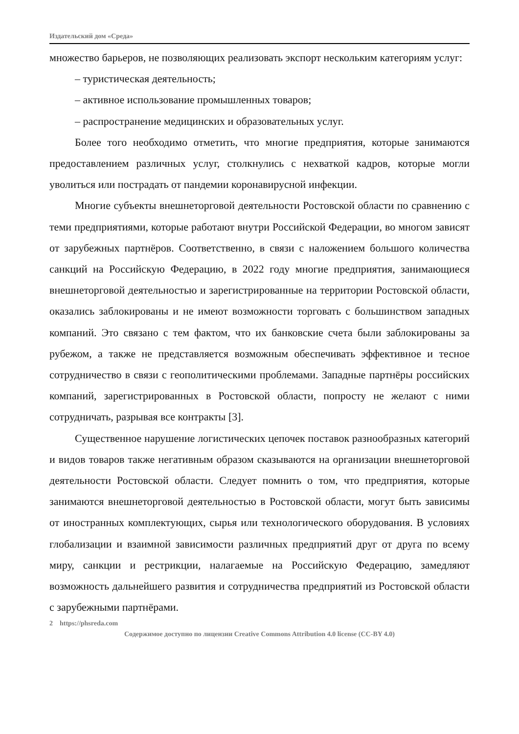Издательский дом «Среда»
множество барьеров, не позволяющих реализовать экспорт нескольким категориям услуг:
– туристическая деятельность;
– активное использование промышленных товаров;
– распространение медицинских и образовательных услуг.
Более того необходимо отметить, что многие предприятия, которые занимаются предоставлением различных услуг, столкнулись с нехваткой кадров, которые могли уволиться или пострадать от пандемии коронавирусной инфекции.
Многие субъекты внешнеторговой деятельности Ростовской области по сравнению с теми предприятиями, которые работают внутри Российской Федерации, во многом зависят от зарубежных партнёров. Соответственно, в связи с наложением большого количества санкций на Российскую Федерацию, в 2022 году многие предприятия, занимающиеся внешнеторговой деятельностью и зарегистрированные на территории Ростовской области, оказались заблокированы и не имеют возможности торговать с большинством западных компаний. Это связано с тем фактом, что их банковские счета были заблокированы за рубежом, а также не представляется возможным обеспечивать эффективное и тесное сотрудничество в связи с геополитическими проблемами. Западные партнёры российских компаний, зарегистрированных в Ростовской области, попросту не желают с ними сотрудничать, разрывая все контракты [3].
Существенное нарушение логистических цепочек поставок разнообразных категорий и видов товаров также негативным образом сказываются на организации внешнеторговой деятельности Ростовской области. Следует помнить о том, что предприятия, которые занимаются внешнеторговой деятельностью в Ростовской области, могут быть зависимы от иностранных комплектующих, сырья или технологического оборудования. В условиях глобализации и взаимной зависимости различных предприятий друг от друга по всему миру, санкции и рестрикции, налагаемые на Российскую Федерацию, замедляют возможность дальнейшего развития и сотрудничества предприятий из Ростовской области с зарубежными партнёрами.
2 https://phsreda.com
Содержимое доступно по лицензии Creative Commons Attribution 4.0 license (CC-BY 4.0)